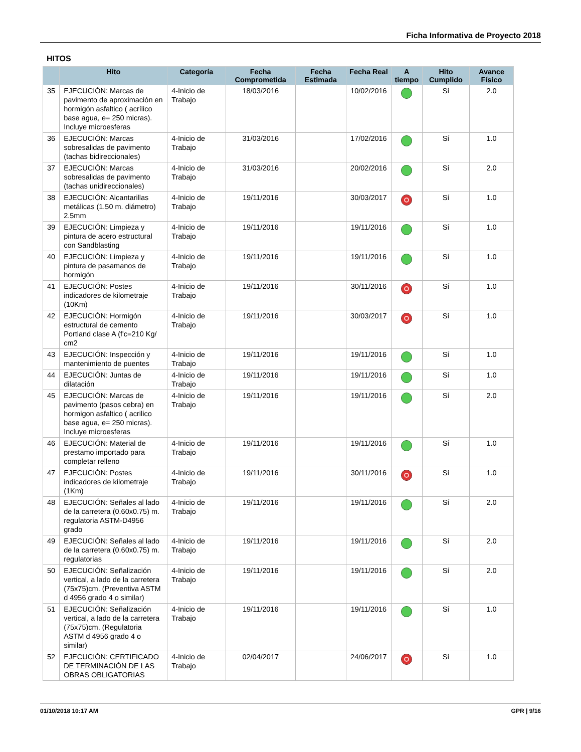Ficha Informativa de Proyecto 2018
HITOS
| | Hito | Categoría | Fecha Comprometida | Fecha Estimada | Fecha Real | A tiempo | Hito Cumplido | Avance Físico |
| --- | --- | --- | --- | --- | --- | --- | --- | --- |
| 35 | EJECUCIÓN: Marcas de pavimento de aproximación en hormigón asfaltico ( acrílico base agua, e= 250 micras). Incluye microesferas | 4-Inicio de Trabajo | 18/03/2016 | | 10/02/2016 | | Sí | 2.0 |
| 36 | EJECUCIÓN: Marcas sobresalidas de pavimento (tachas bidireccionales) | 4-Inicio de Trabajo | 31/03/2016 | | 17/02/2016 | | Sí | 1.0 |
| 37 | EJECUCIÓN: Marcas sobresalidas de pavimento (tachas unidireccionales) | 4-Inicio de Trabajo | 31/03/2016 | | 20/02/2016 | | Sí | 2.0 |
| 38 | EJECUCIÓN: Alcantarillas metálicas (1.50 m. diámetro) 2.5mm | 4-Inicio de Trabajo | 19/11/2016 | | 30/03/2017 | | Sí | 1.0 |
| 39 | EJECUCIÓN: Limpieza y pintura de acero estructural con Sandblasting | 4-Inicio de Trabajo | 19/11/2016 | | 19/11/2016 | | Sí | 1.0 |
| 40 | EJECUCIÓN: Limpieza y pintura de pasamanos de hormigón | 4-Inicio de Trabajo | 19/11/2016 | | 19/11/2016 | | Sí | 1.0 |
| 41 | EJECUCIÓN: Postes indicadores de kilometraje (10Km) | 4-Inicio de Trabajo | 19/11/2016 | | 30/11/2016 | | Sí | 1.0 |
| 42 | EJECUCIÓN: Hormigón estructural de cemento Portland clase A (f'c=210 Kg/ cm2 | 4-Inicio de Trabajo | 19/11/2016 | | 30/03/2017 | | Sí | 1.0 |
| 43 | EJECUCIÓN: Inspección y mantenimiento de puentes | 4-Inicio de Trabajo | 19/11/2016 | | 19/11/2016 | | Sí | 1.0 |
| 44 | EJECUCIÓN: Juntas de dilatación | 4-Inicio de Trabajo | 19/11/2016 | | 19/11/2016 | | Sí | 1.0 |
| 45 | EJECUCIÓN: Marcas de pavimento (pasos cebra) en hormigon asfaltico ( acrilico base agua, e= 250 micras). Incluye microesferas | 4-Inicio de Trabajo | 19/11/2016 | | 19/11/2016 | | Sí | 2.0 |
| 46 | EJECUCIÓN: Material de prestamo importado para completar relleno | 4-Inicio de Trabajo | 19/11/2016 | | 19/11/2016 | | Sí | 1.0 |
| 47 | EJECUCIÓN: Postes indicadores de kilometraje (1Km) | 4-Inicio de Trabajo | 19/11/2016 | | 30/11/2016 | | Sí | 1.0 |
| 48 | EJECUCIÓN: Señales al lado de la carretera (0.60x0.75) m. regulatoria ASTM-D4956 grado | 4-Inicio de Trabajo | 19/11/2016 | | 19/11/2016 | | Sí | 2.0 |
| 49 | EJECUCIÓN: Señales al lado de la carretera (0.60x0.75) m. regulatorias | 4-Inicio de Trabajo | 19/11/2016 | | 19/11/2016 | | Sí | 2.0 |
| 50 | EJECUCIÓN: Señalización vertical, a lado de la carretera (75x75)cm. (Preventiva ASTM d 4956 grado 4 o similar) | 4-Inicio de Trabajo | 19/11/2016 | | 19/11/2016 | | Sí | 2.0 |
| 51 | EJECUCIÓN: Señalización vertical, a lado de la carretera (75x75)cm. (Regulatoria ASTM d 4956 grado 4 o similar) | 4-Inicio de Trabajo | 19/11/2016 | | 19/11/2016 | | Sí | 1.0 |
| 52 | EJECUCIÓN: CERTIFICADO DE TERMINACIÓN DE LAS OBRAS OBLIGATORIAS | 4-Inicio de Trabajo | 02/04/2017 | | 24/06/2017 | | Sí | 1.0 |
01/10/2018 10:17 AM GPR | 9/16